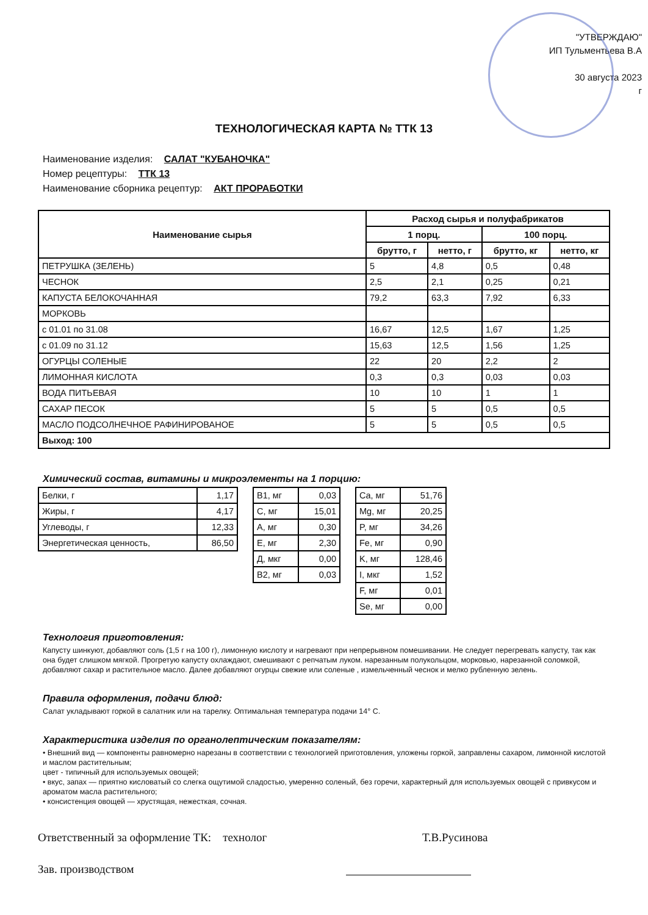"УТВЕРЖДАЮ"
ИП Тульментьева В.А
30 августа 2023
г
ТЕХНОЛОГИЧЕСКАЯ КАРТА № ТТК 13
Наименование изделия: САЛАТ "КУБАНОЧКА"
Номер рецептуры: ТТК 13
Наименование сборника рецептур: АКТ ПРОРАБОТКИ
| Наименование сырья | Расход сырья и полуфабрикатов | | | |
| --- | --- | --- | --- | --- |
| | 1 порц. | | 100 порц. | |
| | брутто, г | нетто, г | брутто, кг | нетто, кг |
| ПЕТРУШКА (ЗЕЛЕНЬ) | 5 | 4,8 | 0,5 | 0,48 |
| ЧЕСНОК | 2,5 | 2,1 | 0,25 | 0,21 |
| КАПУСТА БЕЛОКОЧАННАЯ | 79,2 | 63,3 | 7,92 | 6,33 |
| МОРКОВЬ | | | | |
| с 01.01 по 31.08 | 16,67 | 12,5 | 1,67 | 1,25 |
| с 01.09 по 31.12 | 15,63 | 12,5 | 1,56 | 1,25 |
| ОГУРЦЫ СОЛЕНЫЕ | 22 | 20 | 2,2 | 2 |
| ЛИМОННАЯ КИСЛОТА | 0,3 | 0,3 | 0,03 | 0,03 |
| ВОДА ПИТЬЕВАЯ | 10 | 10 | 1 | 1 |
| САХАР ПЕСОК | 5 | 5 | 0,5 | 0,5 |
| МАСЛО ПОДСОЛНЕЧНОЕ РАФИНИРОВАНОЕ | 5 | 5 | 0,5 | 0,5 |
| Выход: 100 | | | | |
Химический состав, витамины и микроэлементы на 1 порцию:
| Белки, г | 1,17 |
| Жиры, г | 4,17 |
| Углеводы, г | 12,33 |
| Энергетическая ценность, | 86,50 |
| B1, мг | 0,03 |
| C, мг | 15,01 |
| A, мг | 0,30 |
| E, мг | 2,30 |
| Д, мкг | 0,00 |
| B2, мг | 0,03 |
| Ca, мг | 51,76 |
| Mg, мг | 20,25 |
| P, мг | 34,26 |
| Fe, мг | 0,90 |
| K, мг | 128,46 |
| I, мкг | 1,52 |
| F, мг | 0,01 |
| Se, мг | 0,00 |
Технология приготовления:
Капусту шинкуют, добавляют соль (1,5 г на 100 г), лимонную кислоту и нагревают при непрерывном помешивании. Не следует перегревать капусту, так как она будет слишком мягкой. Прогретую капусту охлаждают, смешивают с репчатым луком. нарезанным полукольцом, морковью, нарезанной соломкой, добавляют сахар и растительное масло. Далее добавляют огурцы свежие или соленые , измельченный чеснок и мелко рубленную зелень.
Правила оформления, подачи блюд:
Салат укладывают горкой в салатник или на тарелку. Оптимальная температура подачи 14° С.
Характеристика изделия по органолептическим показателям:
• Внешний вид — компоненты равномерно нарезаны в соответствии с технологией приготовления, уложены горкой, заправлены сахаром, лимонной кислотой и маслом растительным;
цвет - типичный для используемых овощей;
• вкус, запах — приятно кисловатый со слегка ощутимой сладостью, умеренно соленый, без горечи, характерный для используемых овощей с привкусом и ароматом масла растительного;
• консистенция овощей — хрустящая, нежесткая, сочная.
Ответственный за оформление ТК: технолог Т.В.Русинова
Зав. производством